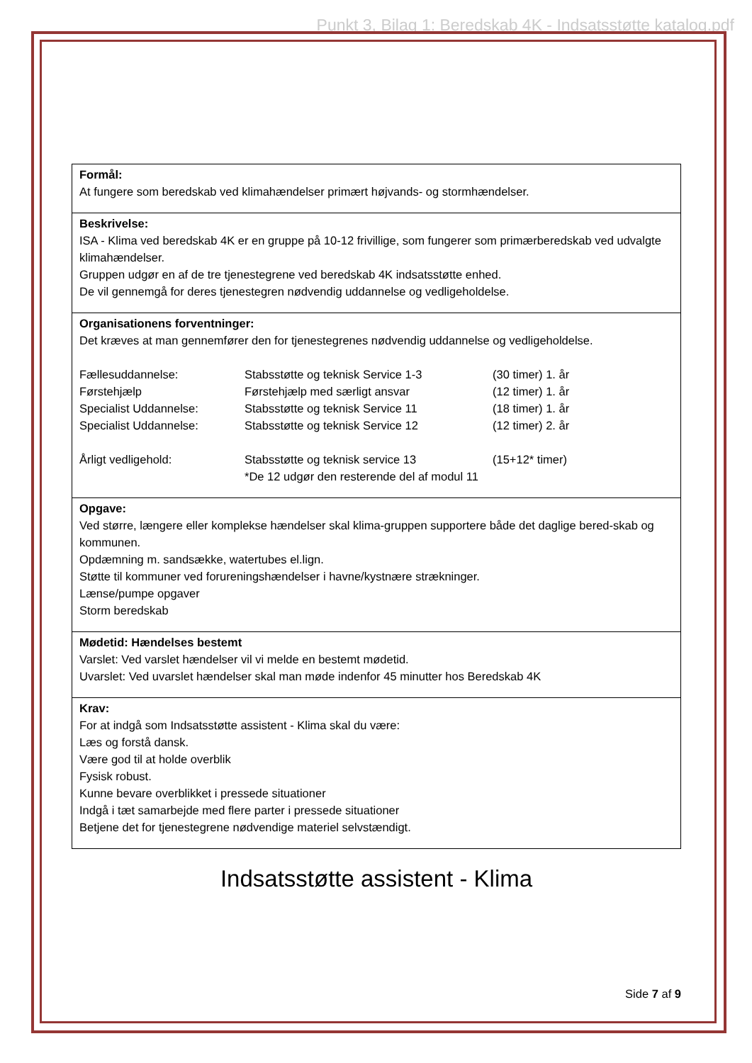Punkt 3, Bilag 1: Beredskab 4K - Indsatsstøtte katalog.pdf
| Formål: At fungere som beredskab ved klimahændelser primært højvands- og stormhændelser. |
| Beskrivelse: ISA - Klima ved beredskab 4K er en gruppe på 10-12 frivillige, som fungerer som primærberedskab ved udvalgte klimahændelser. Gruppen udgør en af de tre tjenestegrene ved beredskab 4K indsatsstøtte enhed. De vil gennemgå for deres tjenestegren nødvendig uddannelse og vedligeholdelse. |
| Organisationens forventninger: Det kræves at man gennemfører den for tjenestegrenes nødvendig uddannelse og vedligeholdelse. / Fællesuddannelse: / Stabsstøtte og teknisk Service 1-3 / (30 timer) 1. år / / Førstehjælp / Førstehjælp med særligt ansvar / (12 timer) 1. år / / Specialist Uddannelse: / Stabsstøtte og teknisk Service 11 / (18 timer) 1. år / / Specialist Uddannelse: / Stabsstøtte og teknisk Service 12 / (12 timer) 2. år / / Årligt vedligehold: / Stabsstøtte og teknisk service 13 / (15+12* timer) / / / *De 12 udgør den resterende del af modul 11 / / |
| Opgave: Ved større, længere eller komplekse hændelser skal klima-gruppen supportere både det daglige bered-skab og kommunen. Opdæmning m. sandsække, watertubes el.lign. Støtte til kommuner ved forureningshændelser i havne/kystnære strækninger. Lænse/pumpe opgaver Storm beredskab |
| Mødetid: Hændelses bestemt Varslet: Ved varslet hændelser vil vi melde en bestemt mødetid. Uvarslet: Ved uvarslet hændelser skal man møde indenfor 45 minutter hos Beredskab 4K |
| Krav: For at indgå som Indsatsstøtte assistent - Klima skal du være: Læs og forstå dansk. Være god til at holde overblik Fysisk robust. Kunne bevare overblikket i pressede situationer Indgå i tæt samarbejde med flere parter i pressede situationer Betjene det for tjenestegrene nødvendige materiel selvstændigt. |
Indsatsstøtte assistent - Klima
Side 7 af 9